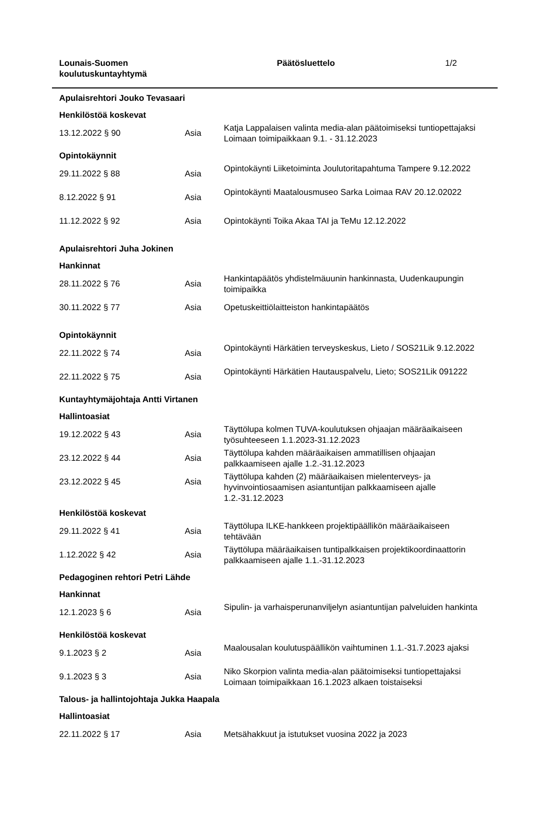Lounais-Suomen
koulutuskuntayhtymä
Päätösluettelo 1/2
| Apulaisrehtori Jouko Tevasaari | | |
| Henkilöstöä koskevat | | |
| 13.12.2022 § 90 | Asia | Katja Lappalaisen valinta media-alan päätoimiseksi tuntiopettajaksi Loimaan toimipaikkaan 9.1. - 31.12.2023 |
| Opintokäynnit | | |
| 29.11.2022 § 88 | Asia | Opintokäynti Liiketoiminta Joulutoritapahtuma Tampere 9.12.2022 |
| 8.12.2022 § 91 | Asia | Opintokäynti Maatalousmuseo Sarka Loimaa RAV 20.12.02022 |
| 11.12.2022 § 92 | Asia | Opintokäynti Toika Akaa TAI ja TeMu 12.12.2022 |
| Apulaisrehtori Juha Jokinen | | |
| Hankinnat | | |
| 28.11.2022 § 76 | Asia | Hankintapäätös yhdistelmäuunin hankinnasta, Uudenkaupungin toimipaikka |
| 30.11.2022 § 77 | Asia | Opetuskeittiölaitteiston hankintapäätös |
| Opintokäynnit | | |
| 22.11.2022 § 74 | Asia | Opintokäynti Härkätien terveyskeskus, Lieto / SOS21Lik 9.12.2022 |
| 22.11.2022 § 75 | Asia | Opintokäynti Härkätien Hautauspalvelu, Lieto; SOS21Lik 091222 |
| Kuntayhtymäjohtaja Antti Virtanen | | |
| Hallintoasiat | | |
| 19.12.2022 § 43 | Asia | Täyttölupa kolmen TUVA-koulutuksen ohjaajan määräaikaiseen työsuhteeseen 1.1.2023-31.12.2023 |
| 23.12.2022 § 44 | Asia | Täyttölupa kahden määräaikaisen ammatillisen ohjaajan palkkaamiseen ajalle 1.2.-31.12.2023 |
| 23.12.2022 § 45 | Asia | Täyttölupa kahden (2) määräaikaisen mielenterveys- ja hyvinvointiosaamisen asiantuntijan palkkaamiseen ajalle 1.2.-31.12.2023 |
| Henkilöstöä koskevat | | |
| 29.11.2022 § 41 | Asia | Täyttölupa ILKE-hankkeen projektipäällikön määräaikaiseen tehtävään |
| 1.12.2022 § 42 | Asia | Täyttölupa määräaikaisen tuntipalkkaisen projektikoordinaattorin palkkaamiseen ajalle 1.1.-31.12.2023 |
| Pedagoginen rehtori Petri Lähde | | |
| Hankinnat | | |
| 12.1.2023 § 6 | Asia | Sipulin- ja varhaisperunanviljelyn asiantuntijan palveluiden hankinta |
| Henkilöstöä koskevat | | |
| 9.1.2023 § 2 | Asia | Maalousalan koulutuspäällikön vaihtuminen 1.1.-31.7.2023 ajaksi |
| 9.1.2023 § 3 | Asia | Niko Skorpion valinta media-alan päätoimiseksi tuntiopettajaksi Loimaan toimipaikkaan 16.1.2023 alkaen toistaiseksi |
| Talous- ja hallintojohtaja Jukka Haapala | | |
| Hallintoasiat | | |
| 22.11.2022 § 17 | Asia | Metsähakkuut ja istutukset vuosina 2022 ja 2023 |